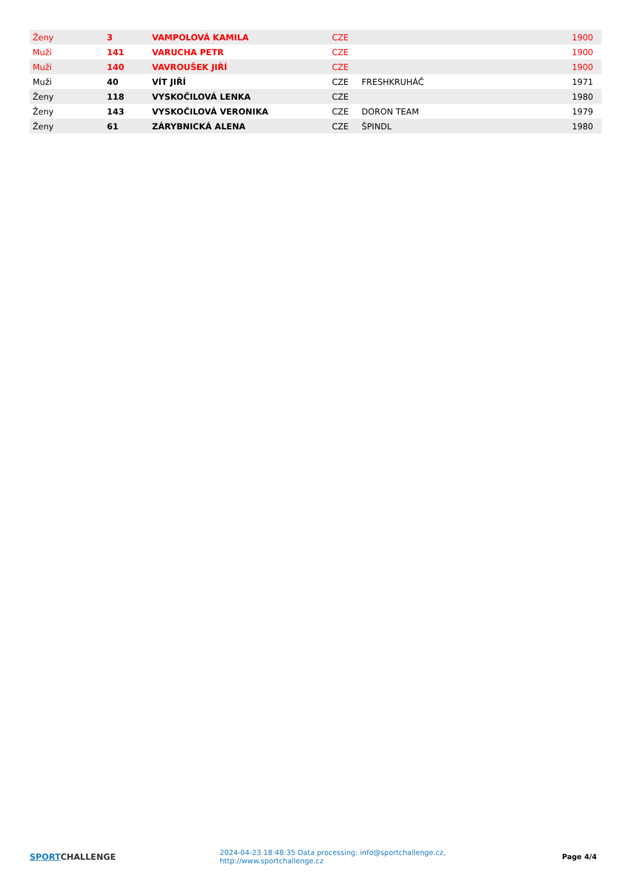| Ženy | 3 | VAMPOLOVÁ KAMILA | CZE | | 1900 |
| Muži | 141 | VARUCHA PETR | CZE | | 1900 |
| Muži | 140 | VAVROUŠEK JIŘÍ | CZE | | 1900 |
| Muži | 40 | VÍT JIŘÍ | CZE | FRESHKRUHÁČ | 1971 |
| Ženy | 118 | VYSKOČILOVÁ LENKA | CZE | | 1980 |
| Ženy | 143 | VYSKOČILOVÁ VERONIKA | CZE | DORON TEAM | 1979 |
| Ženy | 61 | ZÁRYBNICKÁ ALENA | CZE | ŠPINDL | 1980 |
SPORT CHALLENGE
2024-04-23 18:48:35 Data processing: info@sportchallenge.cz, http://www.sportchallenge.cz
Page 4/4